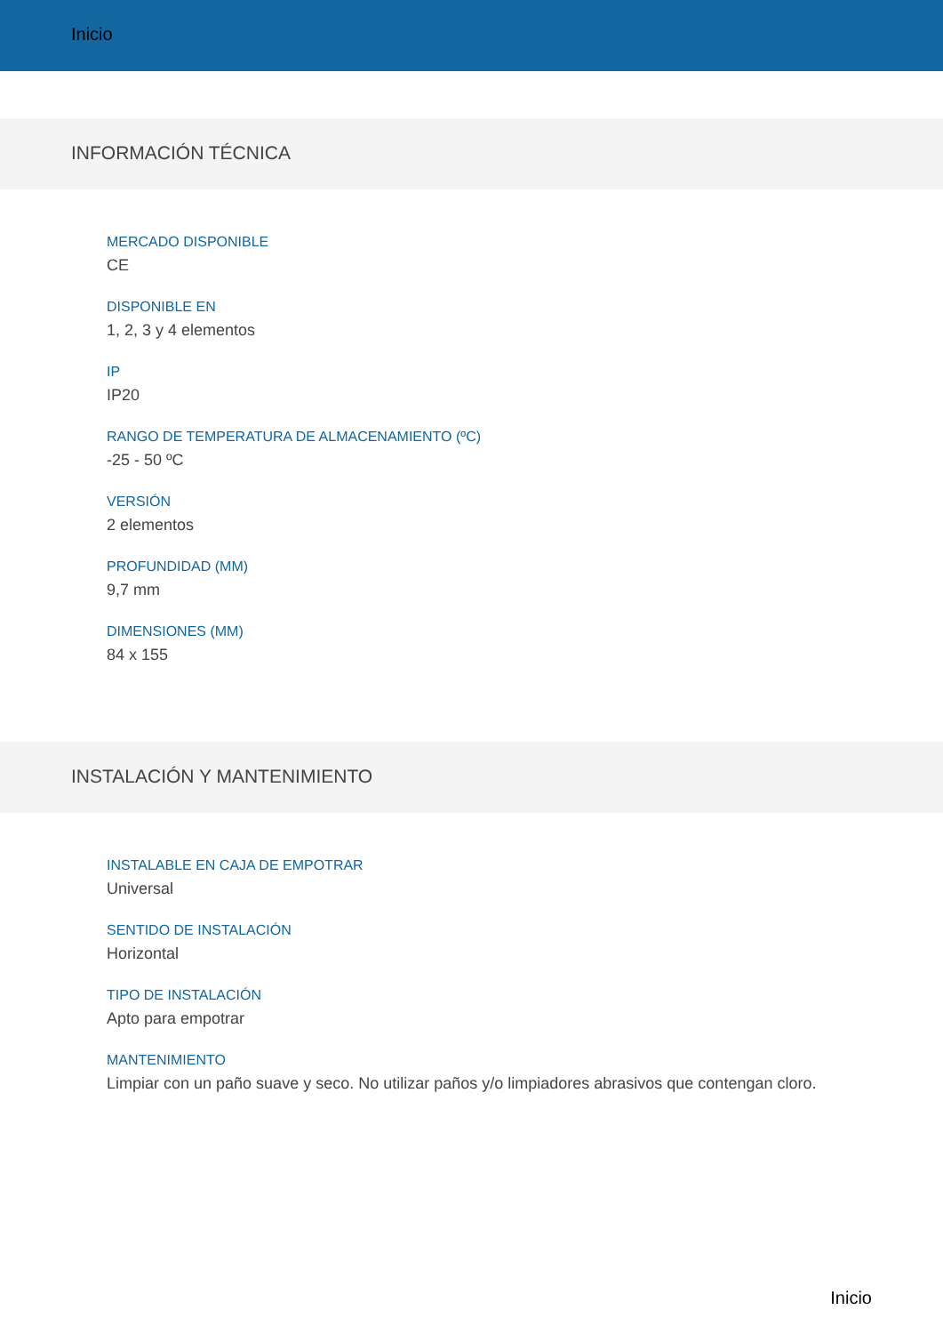Inicio
INFORMACIÓN TÉCNICA
MERCADO DISPONIBLE
CE
DISPONIBLE EN
1, 2, 3 y 4 elementos
IP
IP20
RANGO DE TEMPERATURA DE ALMACENAMIENTO (ºC)
-25 - 50 ºC
VERSIÓN
2 elementos
PROFUNDIDAD (MM)
9,7 mm
DIMENSIONES (MM)
84 x 155
INSTALACIÓN Y MANTENIMIENTO
INSTALABLE EN CAJA DE EMPOTRAR
Universal
SENTIDO DE INSTALACIÓN
Horizontal
TIPO DE INSTALACIÓN
Apto para empotrar
MANTENIMIENTO
Limpiar con un paño suave y seco. No utilizar paños y/o limpiadores abrasivos que contengan cloro.
Inicio